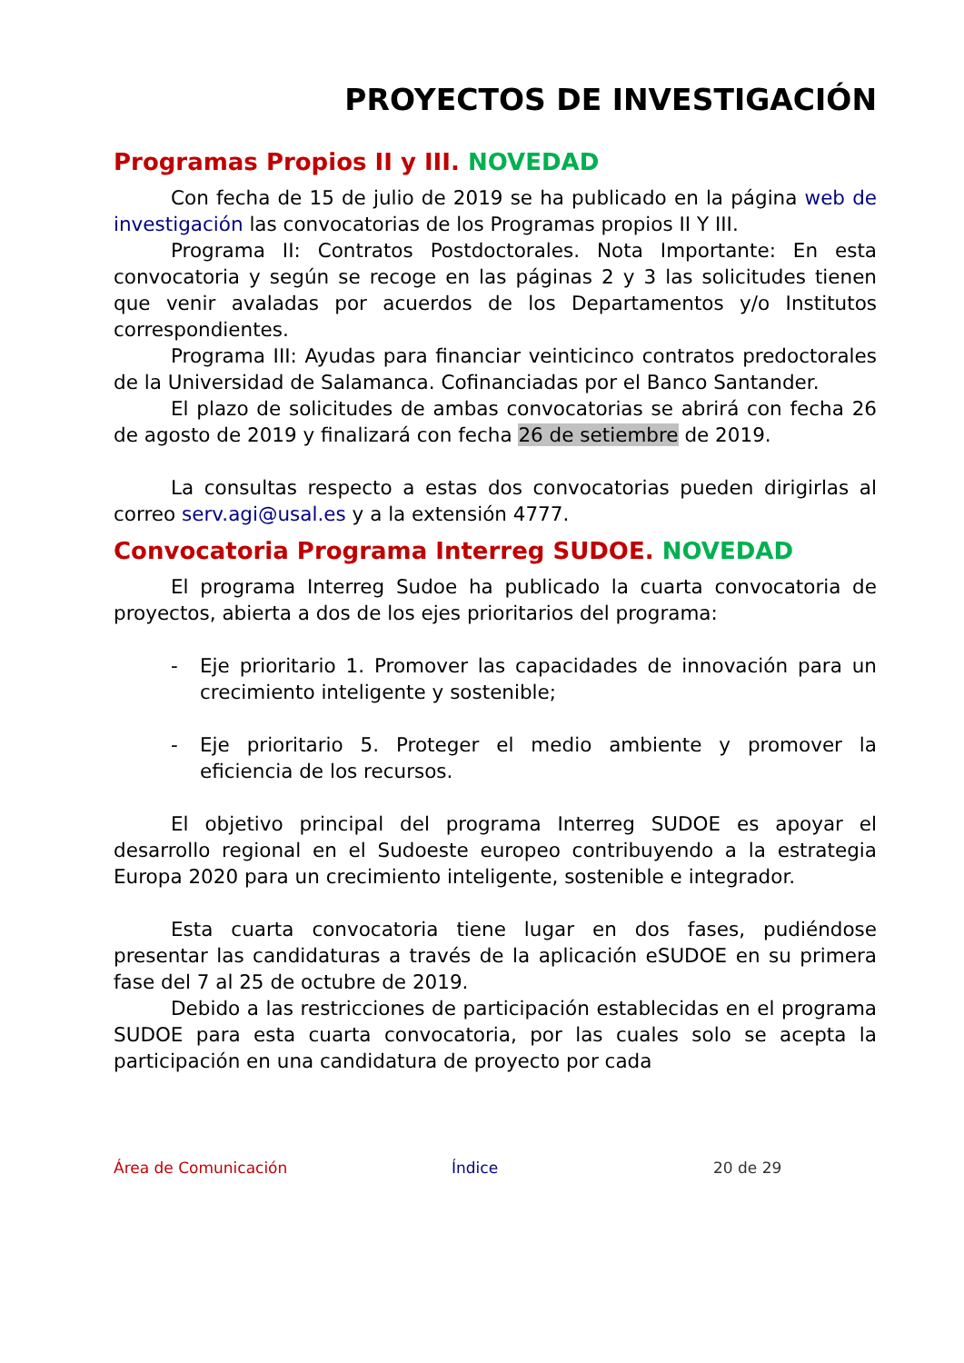PROYECTOS DE INVESTIGACIÓN
Programas Propios II y III. NOVEDAD
Con fecha de 15 de julio de 2019 se ha publicado en la página web de investigación las convocatorias de los Programas propios II Y III.
Programa II: Contratos Postdoctorales. Nota Importante: En esta convocatoria y según se recoge en las páginas 2 y 3 las solicitudes tienen que venir avaladas por acuerdos de los Departamentos y/o Institutos correspondientes.
Programa III: Ayudas para financiar veinticinco contratos predoctorales de la Universidad de Salamanca. Cofinanciadas por el Banco Santander.
El plazo de solicitudes de ambas convocatorias se abrirá con fecha 26 de agosto de 2019 y finalizará con fecha 26 de setiembre de 2019.
La consultas respecto a estas dos convocatorias pueden dirigirlas al correo serv.agi@usal.es y a la extensión 4777.
Convocatoria Programa Interreg SUDOE. NOVEDAD
El programa Interreg Sudoe ha publicado la cuarta convocatoria de proyectos, abierta a dos de los ejes prioritarios del programa:
- Eje prioritario 1. Promover las capacidades de innovación para un crecimiento inteligente y sostenible;
- Eje prioritario 5. Proteger el medio ambiente y promover la eficiencia de los recursos.
El objetivo principal del programa Interreg SUDOE es apoyar el desarrollo regional en el Sudoeste europeo contribuyendo a la estrategia Europa 2020 para un crecimiento inteligente, sostenible e integrador.
Esta cuarta convocatoria tiene lugar en dos fases, pudiéndose presentar las candidaturas a través de la aplicación eSUDOE en su primera fase del 7 al 25 de octubre de 2019.
Debido a las restricciones de participación establecidas en el programa SUDOE para esta cuarta convocatoria, por las cuales solo se acepta la participación en una candidatura de proyecto por cada
Área de Comunicación Índice 20 de 29